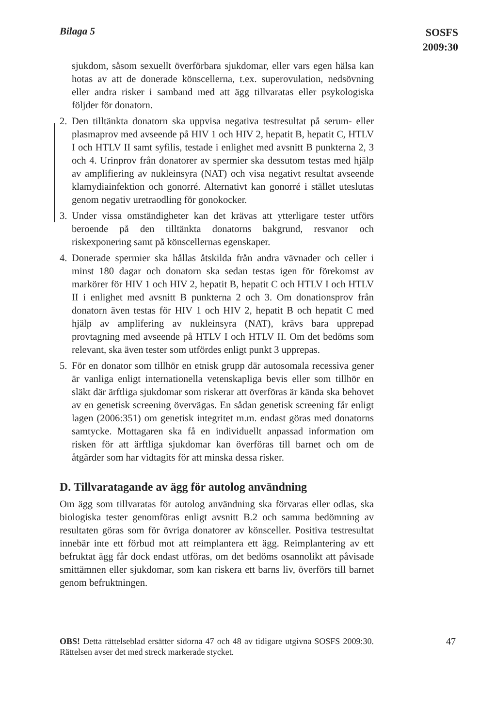Bilaga 5
SOSFS
2009:30
sjukdom, såsom sexuellt överförbara sjukdomar, eller vars egen hälsa kan hotas av att de donerade könscellerna, t.ex. superovulation, nedsövning eller andra risker i samband med att ägg tillvaratas eller psykologiska följder för donatorn.
2. Den tilltänkta donatorn ska uppvisa negativa testresultat på serum- eller plasmaprov med avseende på HIV 1 och HIV 2, hepatit B, hepatit C, HTLV I och HTLV II samt syfilis, testade i enlighet med avsnitt B punkterna 2, 3 och 4. Urinprov från donatorer av spermier ska dessutom testas med hjälp av amplifiering av nukleinsyra (NAT) och visa negativt resultat avseende klamydiainfektion och gonorré. Alternativt kan gonorré i stället uteslutas genom negativ uretraodling för gonokocker.
3. Under vissa omständigheter kan det krävas att ytterligare tester utförs beroende på den tilltänkta donatorns bakgrund, resvanor och riskexponering samt på könscellernas egenskaper.
4. Donerade spermier ska hållas åtskilda från andra vävnader och celler i minst 180 dagar och donatorn ska sedan testas igen för förekomst av markörer för HIV 1 och HIV 2, hepatit B, hepatit C och HTLV I och HTLV II i enlighet med avsnitt B punkterna 2 och 3. Om donationsprov från donatorn även testas för HIV 1 och HIV 2, hepatit B och hepatit C med hjälp av amplifering av nukleinsyra (NAT), krävs bara upprepad provtagning med avseende på HTLV I och HTLV II. Om det bedöms som relevant, ska även tester som utfördes enligt punkt 3 upprepas.
5. För en donator som tillhör en etnisk grupp där autosomala recessiva gener är vanliga enligt internationella vetenskapliga bevis eller som tillhör en släkt där ärftliga sjukdomar som riskerar att överföras är kända ska behovet av en genetisk screening övervägas. En sådan genetisk screening får enligt lagen (2006:351) om genetisk integritet m.m. endast göras med donatorns samtycke. Mottagaren ska få en individuellt anpassad information om risken för att ärftliga sjukdomar kan överföras till barnet och om de åtgärder som har vidtagits för att minska dessa risker.
D. Tillvaratagande av ägg för autolog användning
Om ägg som tillvaratas för autolog användning ska förvaras eller odlas, ska biologiska tester genomföras enligt avsnitt B.2 och samma bedömning av resultaten göras som för övriga donatorer av könsceller. Positiva testresultat innebär inte ett förbud mot att reimplantera ett ägg. Reimplantering av ett befruktat ägg får dock endast utföras, om det bedöms osannolikt att påvisade smittämnen eller sjukdomar, som kan riskera ett barns liv, överförs till barnet genom befruktningen.
OBS! Detta rättelseblad ersätter sidorna 47 och 48 av tidigare utgivna SOSFS 2009:30. Rättelsen avser det med streck markerade stycket.
47